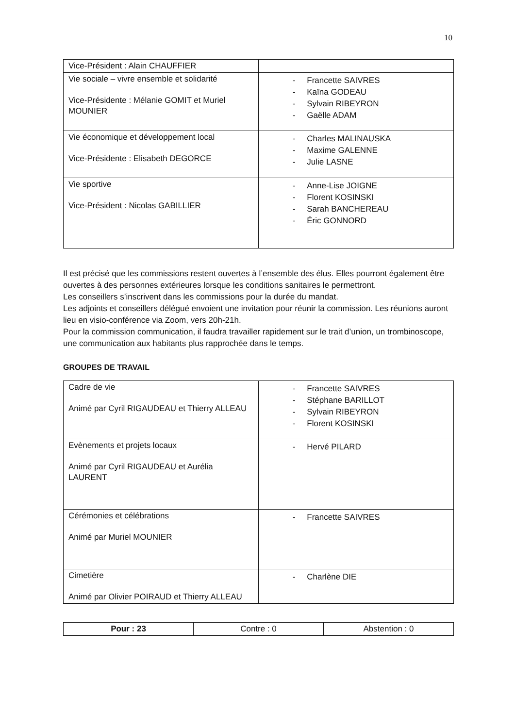10
| Vice-Président : Alain CHAUFFIER | |
| Vie sociale – vivre ensemble et solidarité Vice-Présidente : Mélanie GOMIT et Muriel MOUNIER | - Francette SAIVRES - Kaïna GODEAU - Sylvain RIBEYRON - Gaëlle ADAM |
| Vie économique et développement local Vice-Présidente : Elisabeth DEGORCE | - Charles MALINAUSKA - Maxime GALENNE - Julie LASNE |
| Vie sportive Vice-Président : Nicolas GABILLIER | - Anne-Lise JOIGNE - Florent KOSINSKI - Sarah BANCHEREAU - Éric GONNORD |
Il est précisé que les commissions restent ouvertes à l’ensemble des élus. Elles pourront également être ouvertes à des personnes extérieures lorsque les conditions sanitaires le permettront.
Les conseillers s’inscrivent dans les commissions pour la durée du mandat.
Les adjoints et conseillers délégué envoient une invitation pour réunir la commission. Les réunions auront lieu en visio-conférence via Zoom, vers 20h-21h.
Pour la commission communication, il faudra travailler rapidement sur le trait d’union, un trombinoscope, une communication aux habitants plus rapprochée dans le temps.
GROUPES DE TRAVAIL
| Cadre de vie Animé par Cyril RIGAUDEAU et Thierry ALLEAU | - Francette SAIVRES - Stéphane BARILLOT - Sylvain RIBEYRON - Florent KOSINSKI |
| Evènements et projets locaux Animé par Cyril RIGAUDEAU et Aurélia LAURENT | - Hervé PILARD |
| Cérémonies et célébrations Animé par Muriel MOUNIER | - Francette SAIVRES |
| Cimetière Animé par Olivier POIRAUD et Thierry ALLEAU | - Charlène DIE |
| Pour : 23 | Contre : 0 | Abstention : 0 |